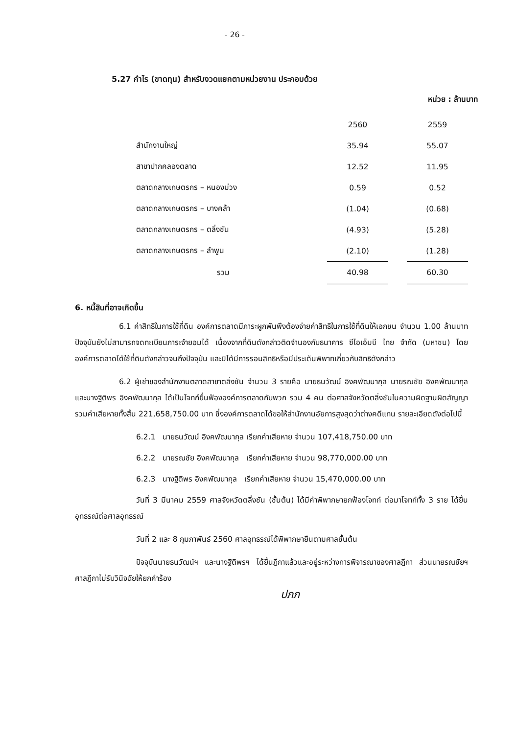- 26 -
5.27 กำไร (ขาดทุน) สำหรับงวดแยกตามหน่วยงาน ประกอบด้วย
หน่วย : ล้านบาท
| | 2560 | | 2559 |
| สำนักงานใหญ่ | 35.94 | | 55.07 |
| สาขาปากคลองตลาด | 12.52 | | 11.95 |
| ตลาดกลางเกษตรกร – หนองม่วง | 0.59 | | 0.52 |
| ตลาดกลางเกษตรกร – บางคล้า | (1.04) | | (0.68) |
| ตลาดกลางเกษตรกร – ตลิ่งชัน | (4.93) | | (5.28) |
| ตลาดกลางเกษตรกร – ลำพูน | (2.10) | | (1.28) |
| รวม | 40.98 | | 60.30 |
6. หนี้สินที่อาจเกิดขึ้น
6.1 ค่าสิทธิในการใช้ที่ดิน องค์การตลาดมีภาระผูกพันพึงต้องจ่ายค่าสิทธิในการใช้ที่ดินให้เอกชน จำนวน 1.00 ล้านบาท ปัจจุบันยังไม่สามารถจดทะเบียนภาระจำยอมได้ เนื่องจากที่ดินดังกล่าวติดจำนองกับธนาคาร ซีไอเอ็มบี ไทย จำกัด (มหาชน) โดยองค์การตลาดได้ใช้ที่ดินดังกล่าวจนถึงปัจจุบัน และมิได้มีการรอนสิทธิหรือมีประเด็นพิพาทเกี่ยวกับสิทธิดังกล่าว
6.2 ผู้เช่าของสำนักงานตลาดสาขาตลิ่งชัน จำนวน 3 รายคือ นายธนวัฒน์ อิงคพัฒนากุล นายรณชัย อิงคพัฒนากุล และนางฐิติพร อิงคพัฒนากุล ได้เป็นโจทก์ยื่นฟ้ององค์การตลาดกับพวก รวม 4 คน ต่อศาลจังหวัดตลิ่งชันในความผิดฐานผิดสัญญา รวมค่าเสียหายทั้งสิ้น 221,658,750.00 บาท ซึ่งองค์การตลาดได้ขอให้สำนักงานอัยการสูงสุดว่าต่างคดีแทน รายละเอียดดังต่อไปนี้
6.2.1 นายธนวัฒน์ อิงคพัฒนากุล เรียกค่าเสียหาย จำนวน 107,418,750.00 บาท
6.2.2 นายรณชัย อิงคพัฒนากุล เรียกค่าเสียหาย จำนวน 98,770,000.00 บาท
6.2.3 นางฐิติพร อิงคพัฒนากุล เรียกค่าเสียหาย จำนวน 15,470,000.00 บาท
วันที่ 3 มีนาคม 2559 ศาลจังหวัดตลิ่งชัน (ชั้นต้น) ได้มีคำพิพากษายกฟ้องโจทก์ ต่อมาโจทก์ทั้ง 3 ราย ได้ยื่นอุทธรณ์ต่อศาลอุทธรณ์
วันที่ 2 และ 8 กุมภาพันธ์ 2560 ศาลอุทธรณ์ได้พิพากษายืนตามศาลชั้นต้น
ปัจจุบันนายธนวัฒน์ฯ และนางฐิติพรฯ ได้ยื่นฎีกาแล้วและอยู่ระหว่างการพิจารณาของศาลฎีกา ส่วนนายรณชัยฯ ศาลฎีกาไม่รับวินิจฉัยให้ยกคำร้อง
ปภภ